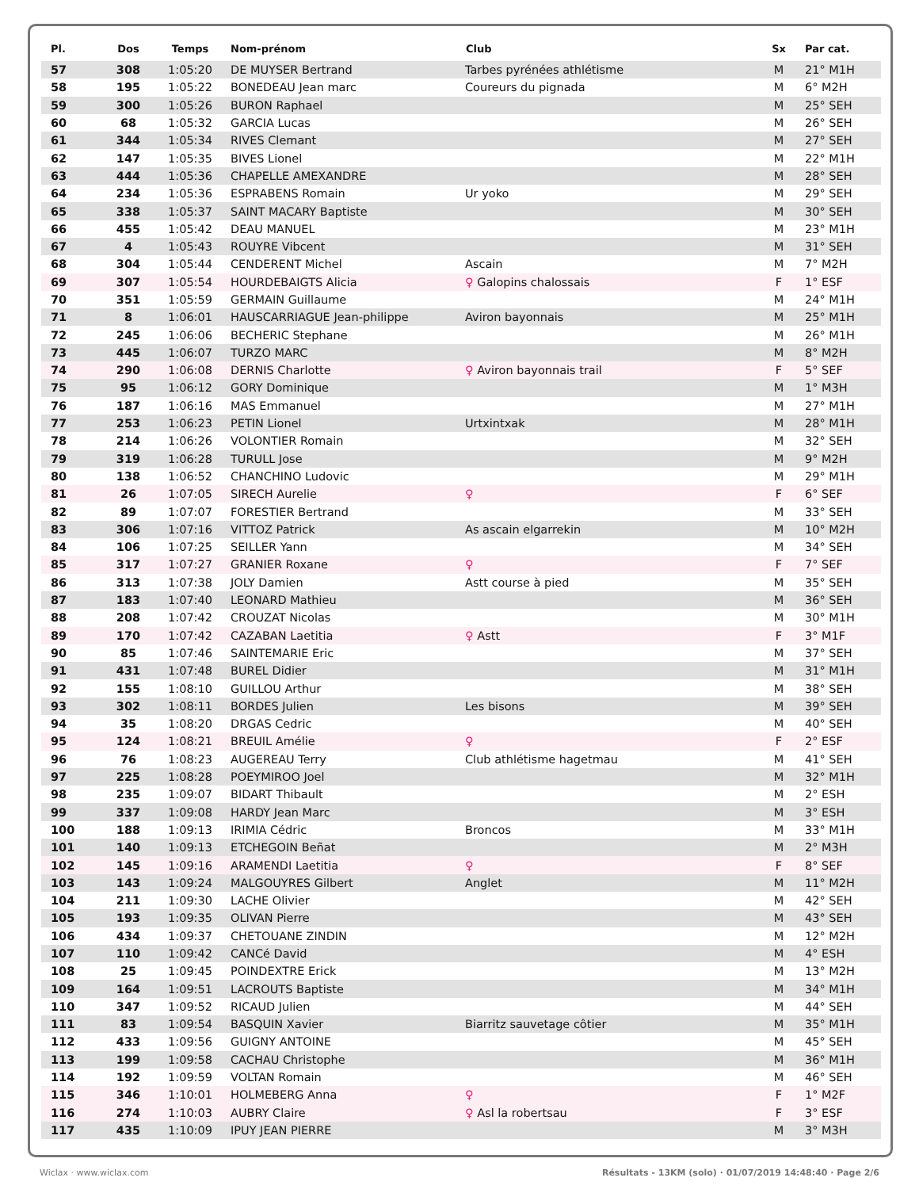| Pl. | Dos | Temps | Nom-prénom | Club | Sx | Par cat. |
| --- | --- | --- | --- | --- | --- | --- |
| 57 | 308 | 1:05:20 | DE MUYSER Bertrand | Tarbes pyrénées athlétisme | M | 21° M1H |
| 58 | 195 | 1:05:22 | BONEDEAU Jean marc | Coureurs du pignada | M | 6° M2H |
| 59 | 300 | 1:05:26 | BURON Raphael | | M | 25° SEH |
| 60 | 68 | 1:05:32 | GARCIA Lucas | | M | 26° SEH |
| 61 | 344 | 1:05:34 | RIVES Clemant | | M | 27° SEH |
| 62 | 147 | 1:05:35 | BIVES Lionel | | M | 22° M1H |
| 63 | 444 | 1:05:36 | CHAPELLE AMEXANDRE | | M | 28° SEH |
| 64 | 234 | 1:05:36 | ESPRABENS Romain | Ur yoko | M | 29° SEH |
| 65 | 338 | 1:05:37 | SAINT MACARY Baptiste | | M | 30° SEH |
| 66 | 455 | 1:05:42 | DEAU MANUEL | | M | 23° M1H |
| 67 | 4 | 1:05:43 | ROUYRE Vibcent | | M | 31° SEH |
| 68 | 304 | 1:05:44 | CENDERENT Michel | Ascain | M | 7° M2H |
| 69 | 307 | 1:05:54 | HOURDEBAIGTS Alicia | ♀ Galopins chalossais | F | 1° ESF |
| 70 | 351 | 1:05:59 | GERMAIN Guillaume | | M | 24° M1H |
| 71 | 8 | 1:06:01 | HAUSCARRIAGUE Jean-philippe | Aviron bayonnais | M | 25° M1H |
| 72 | 245 | 1:06:06 | BECHERIC Stephane | | M | 26° M1H |
| 73 | 445 | 1:06:07 | TURZO MARC | | M | 8° M2H |
| 74 | 290 | 1:06:08 | DERNIS Charlotte | ♀ Aviron bayonnais trail | F | 5° SEF |
| 75 | 95 | 1:06:12 | GORY Dominique | | M | 1° M3H |
| 76 | 187 | 1:06:16 | MAS Emmanuel | | M | 27° M1H |
| 77 | 253 | 1:06:23 | PETIN Lionel | Urtxintxak | M | 28° M1H |
| 78 | 214 | 1:06:26 | VOLONTIER Romain | | M | 32° SEH |
| 79 | 319 | 1:06:28 | TURULL Jose | | M | 9° M2H |
| 80 | 138 | 1:06:52 | CHANCHINO Ludovic | | M | 29° M1H |
| 81 | 26 | 1:07:05 | SIRECH Aurelie | ♀ | F | 6° SEF |
| 82 | 89 | 1:07:07 | FORESTIER Bertrand | | M | 33° SEH |
| 83 | 306 | 1:07:16 | VITTOZ Patrick | As ascain elgarrekin | M | 10° M2H |
| 84 | 106 | 1:07:25 | SEILLER Yann | | M | 34° SEH |
| 85 | 317 | 1:07:27 | GRANIER Roxane | ♀ | F | 7° SEF |
| 86 | 313 | 1:07:38 | JOLY Damien | Astt course à pied | M | 35° SEH |
| 87 | 183 | 1:07:40 | LEONARD Mathieu | | M | 36° SEH |
| 88 | 208 | 1:07:42 | CROUZAT Nicolas | | M | 30° M1H |
| 89 | 170 | 1:07:42 | CAZABAN Laetitia | ♀ Astt | F | 3° M1F |
| 90 | 85 | 1:07:46 | SAINTEMARIE Eric | | M | 37° SEH |
| 91 | 431 | 1:07:48 | BUREL Didier | | M | 31° M1H |
| 92 | 155 | 1:08:10 | GUILLOU Arthur | | M | 38° SEH |
| 93 | 302 | 1:08:11 | BORDES Julien | Les bisons | M | 39° SEH |
| 94 | 35 | 1:08:20 | DRGAS Cedric | | M | 40° SEH |
| 95 | 124 | 1:08:21 | BREUIL Amélie | ♀ | F | 2° ESF |
| 96 | 76 | 1:08:23 | AUGEREAU Terry | Club athlétisme hagetmau | M | 41° SEH |
| 97 | 225 | 1:08:28 | POEYMIROO Joel | | M | 32° M1H |
| 98 | 235 | 1:09:07 | BIDART Thibault | | M | 2° ESH |
| 99 | 337 | 1:09:08 | HARDY Jean Marc | | M | 3° ESH |
| 100 | 188 | 1:09:13 | IRIMIA Cédric | Broncos | M | 33° M1H |
| 101 | 140 | 1:09:13 | ETCHEGOIN Beñat | | M | 2° M3H |
| 102 | 145 | 1:09:16 | ARAMENDI Laetitia | ♀ | F | 8° SEF |
| 103 | 143 | 1:09:24 | MALGOUYRES Gilbert | Anglet | M | 11° M2H |
| 104 | 211 | 1:09:30 | LACHE Olivier | | M | 42° SEH |
| 105 | 193 | 1:09:35 | OLIVAN Pierre | | M | 43° SEH |
| 106 | 434 | 1:09:37 | CHETOUANE ZINDIN | | M | 12° M2H |
| 107 | 110 | 1:09:42 | CANCé David | | M | 4° ESH |
| 108 | 25 | 1:09:45 | POINDEXTRE Erick | | M | 13° M2H |
| 109 | 164 | 1:09:51 | LACROUTS Baptiste | | M | 34° M1H |
| 110 | 347 | 1:09:52 | RICAUD Julien | | M | 44° SEH |
| 111 | 83 | 1:09:54 | BASQUIN Xavier | Biarritz sauvetage côtier | M | 35° M1H |
| 112 | 433 | 1:09:56 | GUIGNY ANTOINE | | M | 45° SEH |
| 113 | 199 | 1:09:58 | CACHAU Christophe | | M | 36° M1H |
| 114 | 192 | 1:09:59 | VOLTAN Romain | | M | 46° SEH |
| 115 | 346 | 1:10:01 | HOLMEBERG Anna | ♀ | F | 1° M2F |
| 116 | 274 | 1:10:03 | AUBRY Claire | ♀ Asl la robertsau | F | 3° ESF |
| 117 | 435 | 1:10:09 | IPUY JEAN PIERRE | | M | 3° M3H |
Wiclax · www.wiclax.com Résultats - 13KM (solo) · 01/07/2019 14:48:40 · Page 2/6